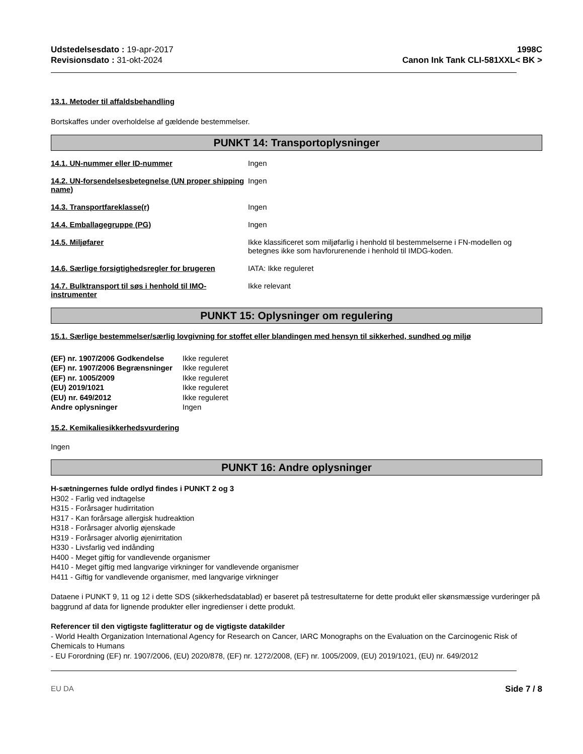Udstedelsesdato : 19-apr-2017
Revisionsdato : 31-okt-2024
1998C
Canon Ink Tank CLI-581XXL< BK >
13.1. Metoder til affaldsbehandling
Bortskaffes under overholdelse af gældende bestemmelser.
PUNKT 14: Transportoplysninger
14.1. UN-nummer eller ID-nummer Ingen
14.2. UN-forsendelsesbetegnelse (UN proper shipping name)
Ingen
14.3. Transportfareklasse(r) Ingen
14.4. Emballagegruppe (PG) Ingen
14.5. Miljøfarer Ikke klassificeret som miljøfarlig i henhold til bestemmelserne i FN-modellen og betegnes ikke som havforurenende i henhold til IMDG-koden.
14.6. Særlige forsigtighedsregler for brugeren
IATA: Ikke reguleret
14.7. Bulktransport til søs i henhold til IMO-instrumenter
Ikke relevant
PUNKT 15: Oplysninger om regulering
15.1. Særlige bestemmelser/særlig lovgivning for stoffet eller blandingen med hensyn til sikkerhed, sundhed og miljø
| (EF) nr. 1907/2006 Godkendelse | Ikke reguleret |
| (EF) nr. 1907/2006 Begrænsninger | Ikke reguleret |
| (EF) nr. 1005/2009 | Ikke reguleret |
| (EU) 2019/1021 | Ikke reguleret |
| (EU) nr. 649/2012 | Ikke reguleret |
| Andre oplysninger | Ingen |
15.2. Kemikaliesikkerhedsvurdering
Ingen
PUNKT 16: Andre oplysninger
H-sætningernes fulde ordlyd findes i PUNKT 2 og 3
H302 - Farlig ved indtagelse
H315 - Forårsager hudirritation
H317 - Kan forårsage allergisk hudreaktion
H318 - Forårsager alvorlig øjenskade
H319 - Forårsager alvorlig øjenirritation
H330 - Livsfarlig ved indånding
H400 - Meget giftig for vandlevende organismer
H410 - Meget giftig med langvarige virkninger for vandlevende organismer
H411 - Giftig for vandlevende organismer, med langvarige virkninger
Dataene i PUNKT 9, 11 og 12 i dette SDS (sikkerhedsdatablad) er baseret på testresultaterne for dette produkt eller skønsmæssige vurderinger på baggrund af data for lignende produkter eller ingredienser i dette produkt.
Referencer til den vigtigste faglitteratur og de vigtigste datakilder
- World Health Organization International Agency for Research on Cancer, IARC Monographs on the Evaluation on the Carcinogenic Risk of Chemicals to Humans
- EU Forordning (EF) nr. 1907/2006, (EU) 2020/878, (EF) nr. 1272/2008, (EF) nr. 1005/2009, (EU) 2019/1021, (EU) nr. 649/2012
EU DA Side 7 / 8